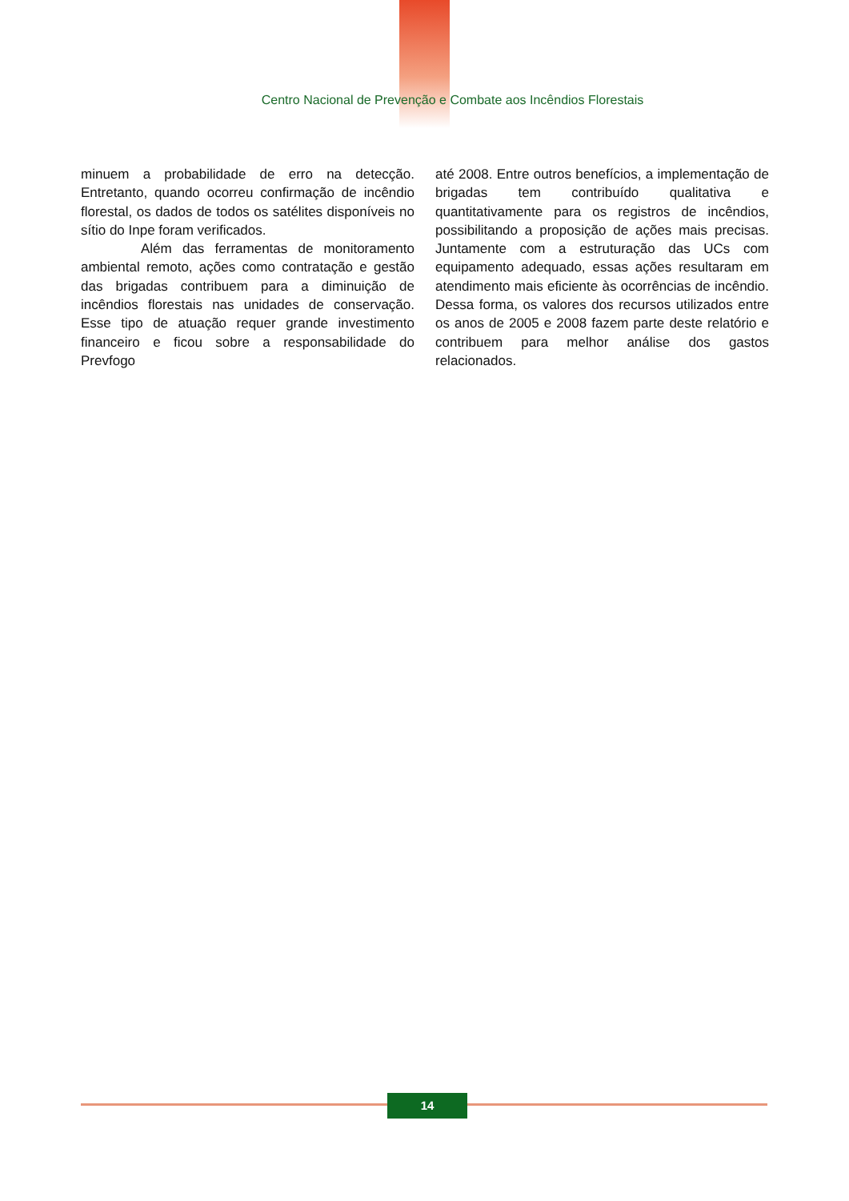Centro Nacional de Prevenção e Combate aos Incêndios Florestais
minuem a probabilidade de erro na detecção. Entretanto, quando ocorreu confirmação de incêndio florestal, os dados de todos os satélites disponíveis no sítio do Inpe foram verificados.
Além das ferramentas de monitoramento ambiental remoto, ações como contratação e gestão das brigadas contribuem para a diminuição de incêndios florestais nas unidades de conservação. Esse tipo de atuação requer grande investimento financeiro e ficou sobre a responsabilidade do Prevfogo
até 2008. Entre outros benefícios, a implementação de brigadas tem contribuído qualitativa e quantitativamente para os registros de incêndios, possibilitando a proposição de ações mais precisas. Juntamente com a estruturação das UCs com equipamento adequado, essas ações resultaram em atendimento mais eficiente às ocorrências de incêndio. Dessa forma, os valores dos recursos utilizados entre os anos de 2005 e 2008 fazem parte deste relatório e contribuem para melhor análise dos gastos relacionados.
14